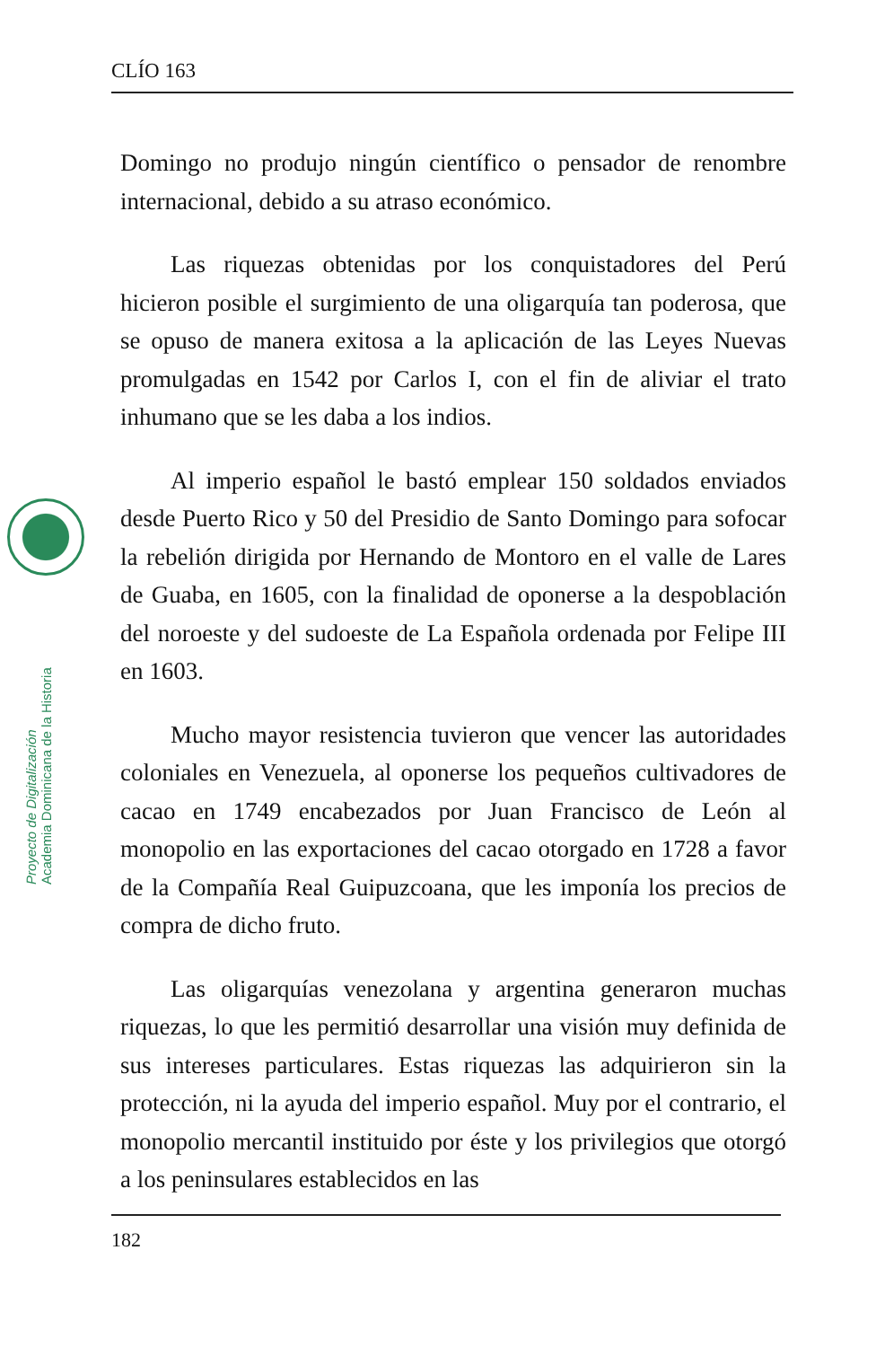CLÍO 163
Proyecto de Digitalización
Academia Dominicana de la Historia
Domingo no produjo ningún científico o pensador de renombre internacional, debido a su atraso económico.
Las riquezas obtenidas por los conquistadores del Perú hicieron posible el surgimiento de una oligarquía tan poderosa, que se opuso de manera exitosa a la aplicación de las Leyes Nuevas promulgadas en 1542 por Carlos I, con el fin de aliviar el trato inhumano que se les daba a los indios.
Al imperio español le bastó emplear 150 soldados enviados desde Puerto Rico y 50 del Presidio de Santo Domingo para sofocar la rebelión dirigida por Hernando de Montoro en el valle de Lares de Guaba, en 1605, con la finalidad de oponerse a la despoblación del noroeste y del sudoeste de La Española ordenada por Felipe III en 1603.
Mucho mayor resistencia tuvieron que vencer las autoridades coloniales en Venezuela, al oponerse los pequeños cultivadores de cacao en 1749 encabezados por Juan Francisco de León al monopolio en las exportaciones del cacao otorgado en 1728 a favor de la Compañía Real Guipuzcoana, que les imponía los precios de compra de dicho fruto.
Las oligarquías venezolana y argentina generaron muchas riquezas, lo que les permitió desarrollar una visión muy definida de sus intereses particulares. Estas riquezas las adquirieron sin la protección, ni la ayuda del imperio español. Muy por el contrario, el monopolio mercantil instituido por éste y los privilegios que otorgó a los peninsulares establecidos en las
182